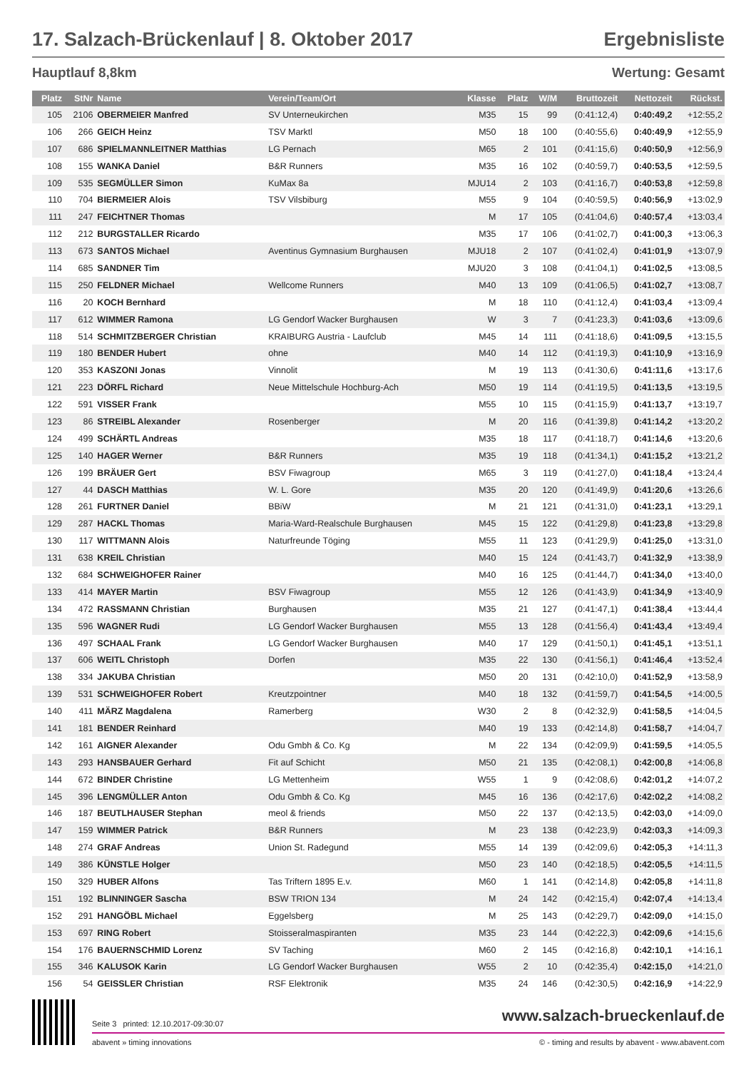17. Salzach-Brückenlauf | 8. Oktober 2017 Ergebnisliste
Hauptlauf 8,8km Wertung: Gesamt
| Platz | StNr | Name | Verein/Team/Ort | Klasse | Platz | W/M | Bruttozeit | Nettozeit | Rückst. |
| --- | --- | --- | --- | --- | --- | --- | --- | --- | --- |
| 105 | 2106 | OBERMEIER Manfred | SV Unterneukirchen | M35 | 15 | 99 | (0:41:12,4) | 0:40:49,2 | +12:55,2 |
| 106 | 266 | GEICH Heinz | TSV Marktl | M50 | 18 | 100 | (0:40:55,6) | 0:40:49,9 | +12:55,9 |
| 107 | 686 | SPIELMANNLEITNER Matthias | LG Pernach | M65 | 2 | 101 | (0:41:15,6) | 0:40:50,9 | +12:56,9 |
| 108 | 155 | WANKA Daniel | B&R Runners | M35 | 16 | 102 | (0:40:59,7) | 0:40:53,5 | +12:59,5 |
| 109 | 535 | SEGMÜLLER Simon | KuMax 8a | MJU14 | 2 | 103 | (0:41:16,7) | 0:40:53,8 | +12:59,8 |
| 110 | 704 | BIERMEIER Alois | TSV Vilsbiburg | M55 | 9 | 104 | (0:40:59,5) | 0:40:56,9 | +13:02,9 |
| 111 | 247 | FEICHTNER Thomas | | M | 17 | 105 | (0:41:04,6) | 0:40:57,4 | +13:03,4 |
| 112 | 212 | BURGSTALLER Ricardo | | M35 | 17 | 106 | (0:41:02,7) | 0:41:00,3 | +13:06,3 |
| 113 | 673 | SANTOS Michael | Aventinus Gymnasium Burghausen | MJU18 | 2 | 107 | (0:41:02,4) | 0:41:01,9 | +13:07,9 |
| 114 | 685 | SANDNER Tim | | MJU20 | 3 | 108 | (0:41:04,1) | 0:41:02,5 | +13:08,5 |
| 115 | 250 | FELDNER Michael | Wellcome Runners | M40 | 13 | 109 | (0:41:06,5) | 0:41:02,7 | +13:08,7 |
| 116 | 20 | KOCH Bernhard | | M | 18 | 110 | (0:41:12,4) | 0:41:03,4 | +13:09,4 |
| 117 | 612 | WIMMER Ramona | LG Gendorf Wacker Burghausen | W | 3 | 7 | (0:41:23,3) | 0:41:03,6 | +13:09,6 |
| 118 | 514 | SCHMITZBERGER Christian | KRAIBURG Austria - Laufclub | M45 | 14 | 111 | (0:41:18,6) | 0:41:09,5 | +13:15,5 |
| 119 | 180 | BENDER Hubert | ohne | M40 | 14 | 112 | (0:41:19,3) | 0:41:10,9 | +13:16,9 |
| 120 | 353 | KASZONI Jonas | Vinnolit | M | 19 | 113 | (0:41:30,6) | 0:41:11,6 | +13:17,6 |
| 121 | 223 | DÖRFL Richard | Neue Mittelschule Hochburg-Ach | M50 | 19 | 114 | (0:41:19,5) | 0:41:13,5 | +13:19,5 |
| 122 | 591 | VISSER Frank | | M55 | 10 | 115 | (0:41:15,9) | 0:41:13,7 | +13:19,7 |
| 123 | 86 | STREIBL Alexander | Rosenberger | M | 20 | 116 | (0:41:39,8) | 0:41:14,2 | +13:20,2 |
| 124 | 499 | SCHÄRTL Andreas | | M35 | 18 | 117 | (0:41:18,7) | 0:41:14,6 | +13:20,6 |
| 125 | 140 | HAGER Werner | B&R Runners | M35 | 19 | 118 | (0:41:34,1) | 0:41:15,2 | +13:21,2 |
| 126 | 199 | BRÄUER Gert | BSV Fiwagroup | M65 | 3 | 119 | (0:41:27,0) | 0:41:18,4 | +13:24,4 |
| 127 | 44 | DASCH Matthias | W. L. Gore | M35 | 20 | 120 | (0:41:49,9) | 0:41:20,6 | +13:26,6 |
| 128 | 261 | FURTNER Daniel | BBiW | M | 21 | 121 | (0:41:31,0) | 0:41:23,1 | +13:29,1 |
| 129 | 287 | HACKL Thomas | Maria-Ward-Realschule Burghausen | M45 | 15 | 122 | (0:41:29,8) | 0:41:23,8 | +13:29,8 |
| 130 | 117 | WITTMANN Alois | Naturfreunde Töging | M55 | 11 | 123 | (0:41:29,9) | 0:41:25,0 | +13:31,0 |
| 131 | 638 | KREIL Christian | | M40 | 15 | 124 | (0:41:43,7) | 0:41:32,9 | +13:38,9 |
| 132 | 684 | SCHWEIGHOFER Rainer | | M40 | 16 | 125 | (0:41:44,7) | 0:41:34,0 | +13:40,0 |
| 133 | 414 | MAYER Martin | BSV Fiwagroup | M55 | 12 | 126 | (0:41:43,9) | 0:41:34,9 | +13:40,9 |
| 134 | 472 | RASSMANN Christian | Burghausen | M35 | 21 | 127 | (0:41:47,1) | 0:41:38,4 | +13:44,4 |
| 135 | 596 | WAGNER Rudi | LG Gendorf Wacker Burghausen | M55 | 13 | 128 | (0:41:56,4) | 0:41:43,4 | +13:49,4 |
| 136 | 497 | SCHAAL Frank | LG Gendorf Wacker Burghausen | M40 | 17 | 129 | (0:41:50,1) | 0:41:45,1 | +13:51,1 |
| 137 | 606 | WEITL Christoph | Dorfen | M35 | 22 | 130 | (0:41:56,1) | 0:41:46,4 | +13:52,4 |
| 138 | 334 | JAKUBA Christian | | M50 | 20 | 131 | (0:42:10,0) | 0:41:52,9 | +13:58,9 |
| 139 | 531 | SCHWEIGHOFER Robert | Kreutzpointner | M40 | 18 | 132 | (0:41:59,7) | 0:41:54,5 | +14:00,5 |
| 140 | 411 | MÄRZ Magdalena | Ramerberg | W30 | 2 | 8 | (0:42:32,9) | 0:41:58,5 | +14:04,5 |
| 141 | 181 | BENDER Reinhard | | M40 | 19 | 133 | (0:42:14,8) | 0:41:58,7 | +14:04,7 |
| 142 | 161 | AIGNER Alexander | Odu Gmbh & Co. Kg | M | 22 | 134 | (0:42:09,9) | 0:41:59,5 | +14:05,5 |
| 143 | 293 | HANSBAUER Gerhard | Fit auf Schicht | M50 | 21 | 135 | (0:42:08,1) | 0:42:00,8 | +14:06,8 |
| 144 | 672 | BINDER Christine | LG Mettenheim | W55 | 1 | 9 | (0:42:08,6) | 0:42:01,2 | +14:07,2 |
| 145 | 396 | LENGMÜLLER Anton | Odu Gmbh & Co. Kg | M45 | 16 | 136 | (0:42:17,6) | 0:42:02,2 | +14:08,2 |
| 146 | 187 | BEUTLHAUSER Stephan | meol & friends | M50 | 22 | 137 | (0:42:13,5) | 0:42:03,0 | +14:09,0 |
| 147 | 159 | WIMMER Patrick | B&R Runners | M | 23 | 138 | (0:42:23,9) | 0:42:03,3 | +14:09,3 |
| 148 | 274 | GRAF Andreas | Union St. Radegund | M55 | 14 | 139 | (0:42:09,6) | 0:42:05,3 | +14:11,3 |
| 149 | 386 | KÜNSTLE Holger | | M50 | 23 | 140 | (0:42:18,5) | 0:42:05,5 | +14:11,5 |
| 150 | 329 | HUBER Alfons | Tas Triftern 1895 E.v. | M60 | 1 | 141 | (0:42:14,8) | 0:42:05,8 | +14:11,8 |
| 151 | 192 | BLINNINGER Sascha | BSW TRION 134 | M | 24 | 142 | (0:42:15,4) | 0:42:07,4 | +14:13,4 |
| 152 | 291 | HANGÖBL Michael | Eggelsberg | M | 25 | 143 | (0:42:29,7) | 0:42:09,0 | +14:15,0 |
| 153 | 697 | RING Robert | Stoisseralmaspiranten | M35 | 23 | 144 | (0:42:22,3) | 0:42:09,6 | +14:15,6 |
| 154 | 176 | BAUERNSCHMID Lorenz | SV Taching | M60 | 2 | 145 | (0:42:16,8) | 0:42:10,1 | +14:16,1 |
| 155 | 346 | KALUSOK Karin | LG Gendorf Wacker Burghausen | W55 | 2 | 10 | (0:42:35,4) | 0:42:15,0 | +14:21,0 |
| 156 | 54 | GEISSLER Christian | RSF Elektronik | M35 | 24 | 146 | (0:42:30,5) | 0:42:16,9 | +14:22,9 |
Seite 3 printed: 12.10.2017-09:30:07 www.salzach-brueckenlauf.de
abavent » timing innovations © - timing and results by abavent - www.abavent.com